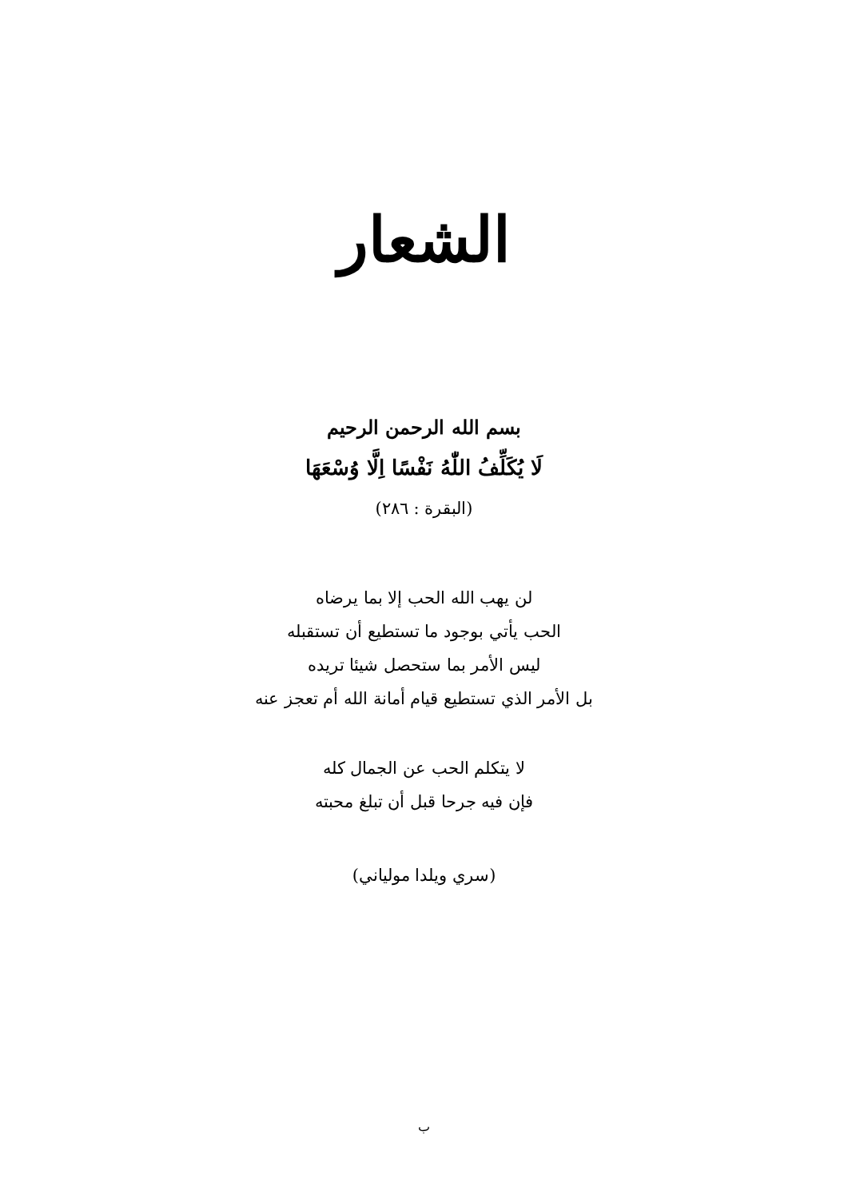الشعار
بسم الله الرحمن الرحيم
لَا يُكَلِّفُ اللّٰهُ نَفْسًا اِلَّا وُسْعَهَا
(البقرة : ٢٨٦)
لن يهب الله الحب إلا بما يرضاه
الحب يأتي بوجود ما تستطيع أن تستقبله
ليس الأمر بما ستحصل شيئا تريده
بل الأمر الذي تستطيع قيام أمانة الله أم تعجز عنه
لا يتكلم الحب عن الجمال كله
فإن فيه جرحا قبل أن تبلغ محبته
(سري ويلدا مولياني)
ب